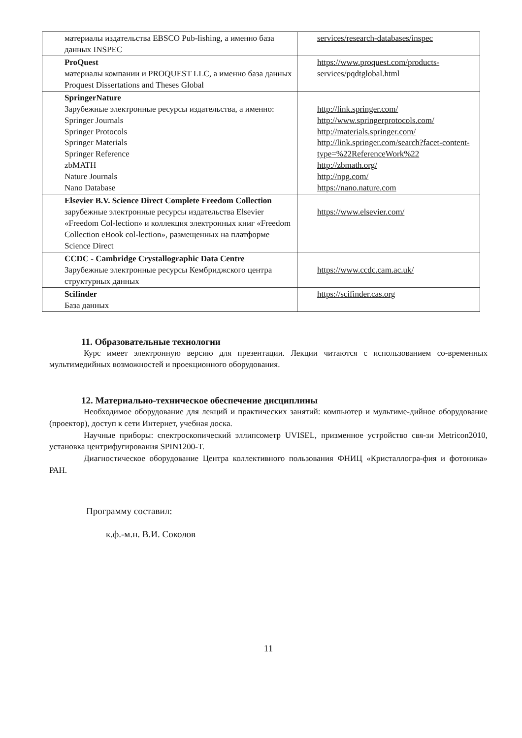| материалы издательства EBSCO Pub-lishing, а именно база данных INSPEC | services/research-databases/inspec |
| ProQuest материалы компании и PROQUEST LLC, а именно база данных Proquest Dissertations and Theses Global | https://www.proquest.com/products-services/pqdtglobal.html |
| SpringerNature Зарубежные электронные ресурсы издательства, а именно: Springer Journals Springer Protocols Springer Materials Springer Reference zbMATH Nature Journals Nano Database | http://link.springer.com/ http://www.springerprotocols.com/ http://materials.springer.com/ http://link.springer.com/search?facet-content-type=%22ReferenceWork%22 http://zbmath.org/ http://npg.com/ https://nano.nature.com |
| Elsevier B.V. Science Direct Complete Freedom Collection зарубежные электронные ресурсы издательства Elsevier «Freedom Col-lection» и коллекция электронных книг «Freedom Collection eBook col-lection», размещенных на платформе Science Direct | https://www.elsevier.com/ |
| CCDC - Cambridge Crystallographic Data Centre Зарубежные электронные ресурсы Кембриджского центра структурных данных | https://www.ccdc.cam.ac.uk/ |
| Scifinder База данных | https://scifinder.cas.org |
11. Образовательные технологии
Курс имеет электронную версию для презентации. Лекции читаются с использованием со-временных мультимедийных возможностей и проекционного оборудования.
12. Материально-техническое обеспечение дисциплины
Необходимое оборудование для лекций и практических занятий: компьютер и мультиме-дийное оборудование (проектор), доступ к сети Интернет, учебная доска.
Научные приборы: спектроскопический эллипсометр UVISEL, призменное устройство свя-зи Metricon2010, установка центрифугирования SPIN1200-T.
Диагностическое оборудование Центра коллективного пользования ФНИЦ «Кристаллогра-фия и фотоника» РАН.
Программу составил:
к.ф.-м.н. В.И. Соколов
11